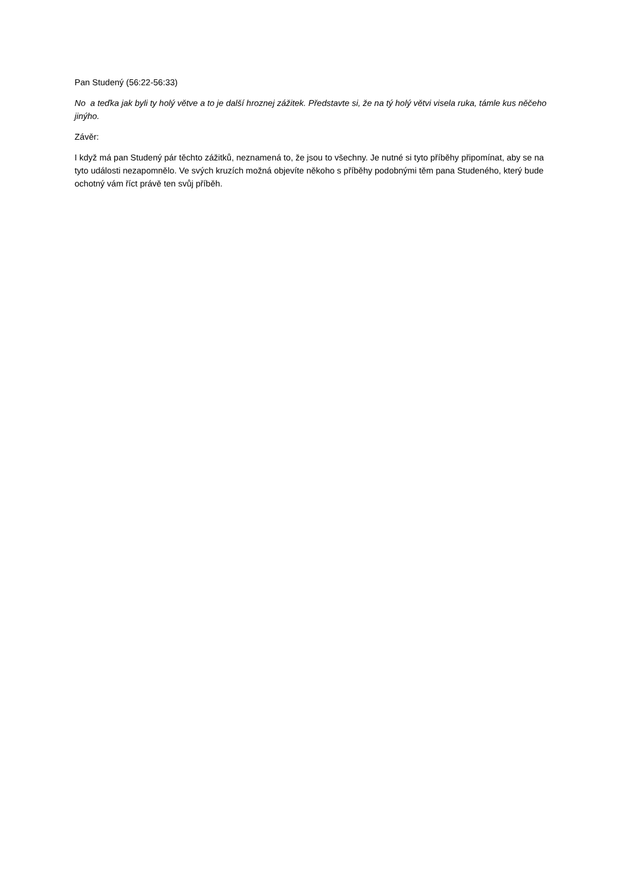Pan Studený (56:22-56:33)
No a teďka jak byli ty holý větve a to je další hroznej zážitek. Představte si, že na tý holý větvi visela ruka, támle kus něčeho jinýho.
Závěr:
I když má pan Studený pár těchto zážitků, neznamená to, že jsou to všechny. Je nutné si tyto příběhy připomínat, aby se na tyto události nezapomnělo. Ve svých kruzích možná objevíte někoho s příběhy podobnými těm pana Studeného, který bude ochotný vám říct právě ten svůj příběh.